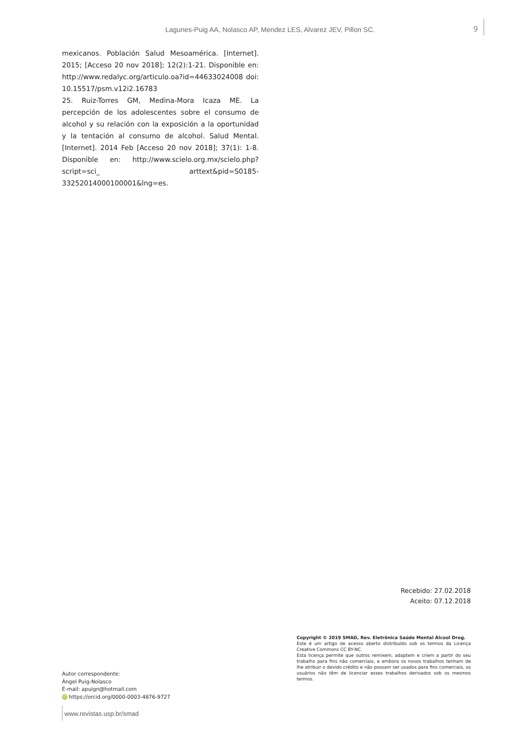Lagunes-Puig AA, Nolasco AP, Mendez LES, Alvarez JEV, Pillon SC. 9
mexicanos. Población Salud Mesoamérica. [Internet]. 2015; [Acceso 20 nov 2018]; 12(2):1-21. Disponible en: http://www.redalyc.org/articulo.oa?id=44633024008 doi: 10.15517/psm.v12i2.16783
25. Ruiz-Torres GM, Medina-Mora Icaza ME. La percepción de los adolescentes sobre el consumo de alcohol y su relación con la exposición a la oportunidad y la tentación al consumo de alcohol. Salud Mental. [Internet]. 2014 Feb [Acceso 20 nov 2018]; 37(1): 1-8. Disponible en: http://www.scielo.org.mx/scielo.php?script=sci_ arttext&pid=S0185-33252014000100001&lng=es.
Recebido: 27.02.2018
Aceito: 07.12.2018
Autor correspondente:
Ángel Puig-Nolasco
E-mail: apuign@hotmail.com
iD https://orcid.org/0000-0003-4876-9727
Copyright © 2019 SMAD, Rev. Eletrônica Saúde Mental Álcool Drog.
Este é um artigo de acesso aberto distribuído sob os termos da Licença Creative Commons CC BY-NC.
Esta licença permite que outros remixem, adaptem e criem a partir do seu trabalho para fins não comerciais, e embora os novos trabalhos tenham de lhe atribuir o devido crédito e não possam ser usados para fins comerciais, os usuários não têm de licenciar esses trabalhos derivados sob os mesmos termos.
www.revistas.usp.br/smad